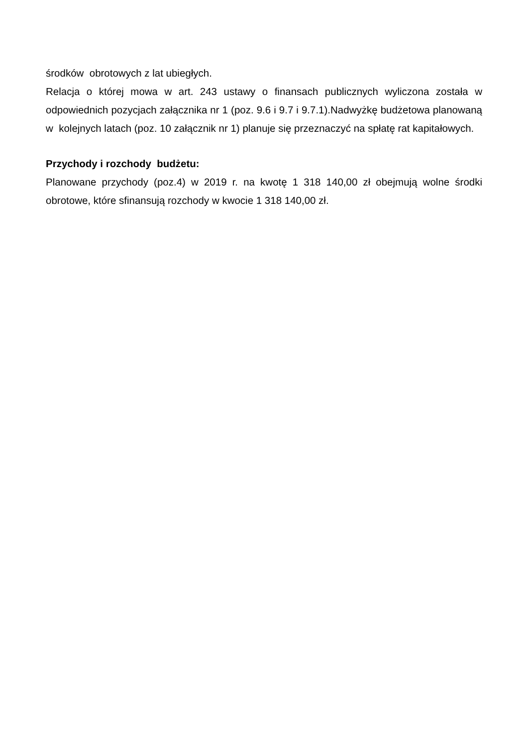środków obrotowych z lat ubiegłych.
Relacja o której mowa w art. 243 ustawy o finansach publicznych wyliczona została w odpowiednich pozycjach załącznika nr 1 (poz. 9.6 i 9.7 i 9.7.1).Nadwyżkę budżetowa planowaną w kolejnych latach (poz. 10 załącznik nr 1) planuje się przeznaczyć na spłatę rat kapitałowych.
Przychody i rozchody budżetu:
Planowane przychody (poz.4) w 2019 r. na kwotę 1 318 140,00 zł obejmują wolne środki obrotowe, które sfinansują rozchody w kwocie 1 318 140,00 zł.